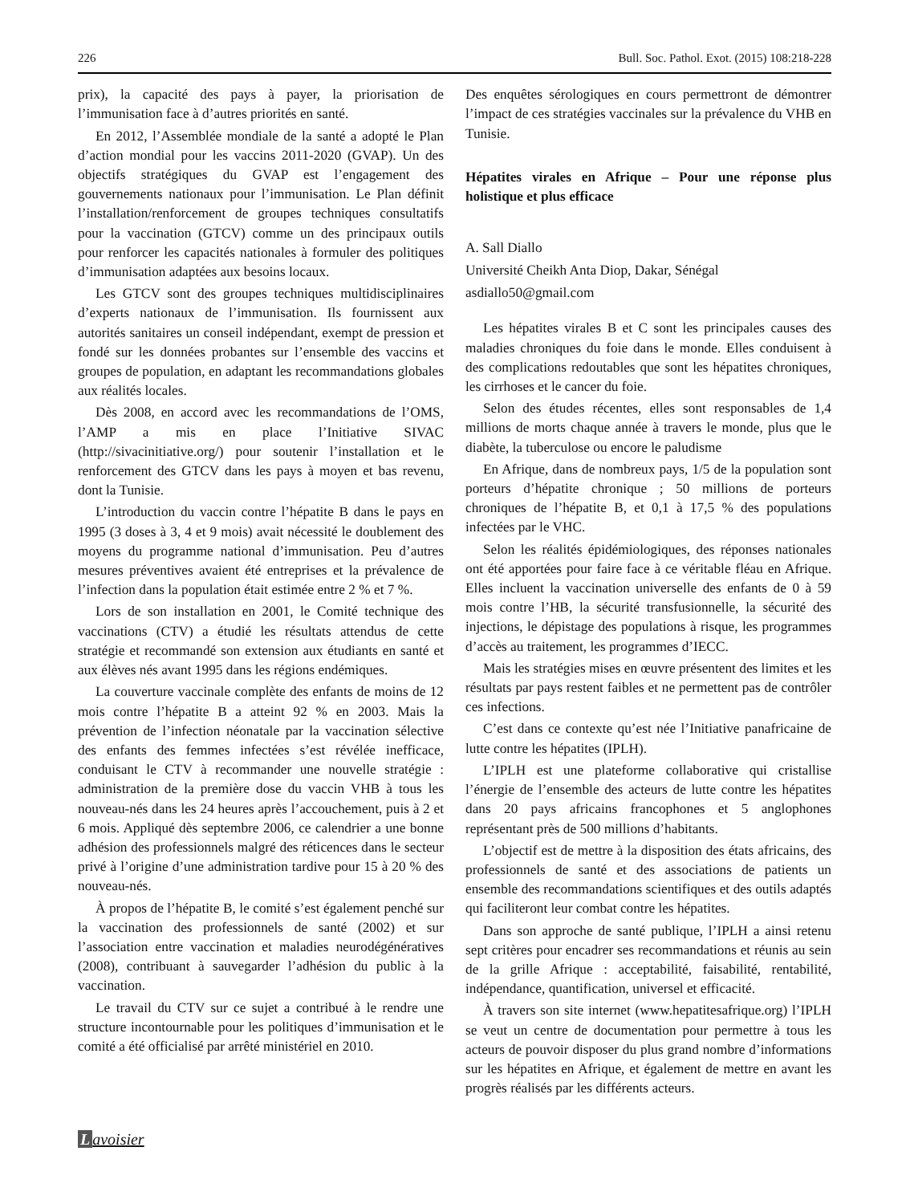226 Bull. Soc. Pathol. Exot. (2015) 108:218-228
prix), la capacité des pays à payer, la priorisation de l’immunisation face à d’autres priorités en santé.
En 2012, l’Assemblée mondiale de la santé a adopté le Plan d’action mondial pour les vaccins 2011-2020 (GVAP). Un des objectifs stratégiques du GVAP est l’engagement des gouvernements nationaux pour l’immunisation. Le Plan définit l’installation/renforcement de groupes techniques consultatifs pour la vaccination (GTCV) comme un des principaux outils pour renforcer les capacités nationales à formuler des politiques d’immunisation adaptées aux besoins locaux.
Les GTCV sont des groupes techniques multidisciplinaires d’experts nationaux de l’immunisation. Ils fournissent aux autorités sanitaires un conseil indépendant, exempt de pression et fondé sur les données probantes sur l’ensemble des vaccins et groupes de population, en adaptant les recommandations globales aux réalités locales.
Dès 2008, en accord avec les recommandations de l’OMS, l’AMP a mis en place l’Initiative SIVAC (http://sivacinitiative.org/) pour soutenir l’installation et le renforcement des GTCV dans les pays à moyen et bas revenu, dont la Tunisie.
L’introduction du vaccin contre l’hépatite B dans le pays en 1995 (3 doses à 3, 4 et 9 mois) avait nécessité le doublement des moyens du programme national d’immunisation. Peu d’autres mesures préventives avaient été entreprises et la prévalence de l’infection dans la population était estimée entre 2 % et 7 %.
Lors de son installation en 2001, le Comité technique des vaccinations (CTV) a étudié les résultats attendus de cette stratégie et recommandé son extension aux étudiants en santé et aux élèves nés avant 1995 dans les régions endémiques.
La couverture vaccinale complète des enfants de moins de 12 mois contre l’hépatite B a atteint 92 % en 2003. Mais la prévention de l’infection néonatale par la vaccination sélective des enfants des femmes infectées s’est révélée inefficace, conduisant le CTV à recommander une nouvelle stratégie : administration de la première dose du vaccin VHB à tous les nouveau-nés dans les 24 heures après l’accouchement, puis à 2 et 6 mois. Appliqué dès septembre 2006, ce calendrier a une bonne adhésion des professionnels malgré des réticences dans le secteur privé à l’origine d’une administration tardive pour 15 à 20 % des nouveau-nés.
À propos de l’hépatite B, le comité s’est également penché sur la vaccination des professionnels de santé (2002) et sur l’association entre vaccination et maladies neurodégénératives (2008), contribuant à sauvegarder l’adhésion du public à la vaccination.
Le travail du CTV sur ce sujet a contribué à le rendre une structure incontournable pour les politiques d’immunisation et le comité a été officialisé par arrêté ministériel en 2010.
Des enquêtes sérologiques en cours permettront de démontrer l’impact de ces stratégies vaccinales sur la prévalence du VHB en Tunisie.
Hépatites virales en Afrique – Pour une réponse plus holistique et plus efficace
A. Sall Diallo
Université Cheikh Anta Diop, Dakar, Sénégal
asdiallo50@gmail.com
Les hépatites virales B et C sont les principales causes des maladies chroniques du foie dans le monde. Elles conduisent à des complications redoutables que sont les hépatites chroniques, les cirrhoses et le cancer du foie.
Selon des études récentes, elles sont responsables de 1,4 millions de morts chaque année à travers le monde, plus que le diabète, la tuberculose ou encore le paludisme
En Afrique, dans de nombreux pays, 1/5 de la population sont porteurs d’hépatite chronique ; 50 millions de porteurs chroniques de l’hépatite B, et 0,1 à 17,5 % des populations infectées par le VHC.
Selon les réalités épidémiologiques, des réponses nationales ont été apportées pour faire face à ce véritable fléau en Afrique. Elles incluent la vaccination universelle des enfants de 0 à 59 mois contre l’HB, la sécurité transfusionnelle, la sécurité des injections, le dépistage des populations à risque, les programmes d’accès au traitement, les programmes d’IECC.
Mais les stratégies mises en œuvre présentent des limites et les résultats par pays restent faibles et ne permettent pas de contrôler ces infections.
C’est dans ce contexte qu’est née l’Initiative panafricaine de lutte contre les hépatites (IPLH).
L’IPLH est une plateforme collaborative qui cristallise l’énergie de l’ensemble des acteurs de lutte contre les hépatites dans 20 pays africains francophones et 5 anglophones représentant près de 500 millions d’habitants.
L’objectif est de mettre à la disposition des états africains, des professionnels de santé et des associations de patients un ensemble des recommandations scientifiques et des outils adaptés qui faciliteront leur combat contre les hépatites.
Dans son approche de santé publique, l’IPLH a ainsi retenu sept critères pour encadrer ses recommandations et réunis au sein de la grille Afrique : acceptabilité, faisabilité, rentabilité, indépendance, quantification, universel et efficacité.
À travers son site internet (www.hepatitesafrique.org) l’IPLH se veut un centre de documentation pour permettre à tous les acteurs de pouvoir disposer du plus grand nombre d’informations sur les hépatites en Afrique, et également de mettre en avant les progrès réalisés par les différents acteurs.
Lavoisier